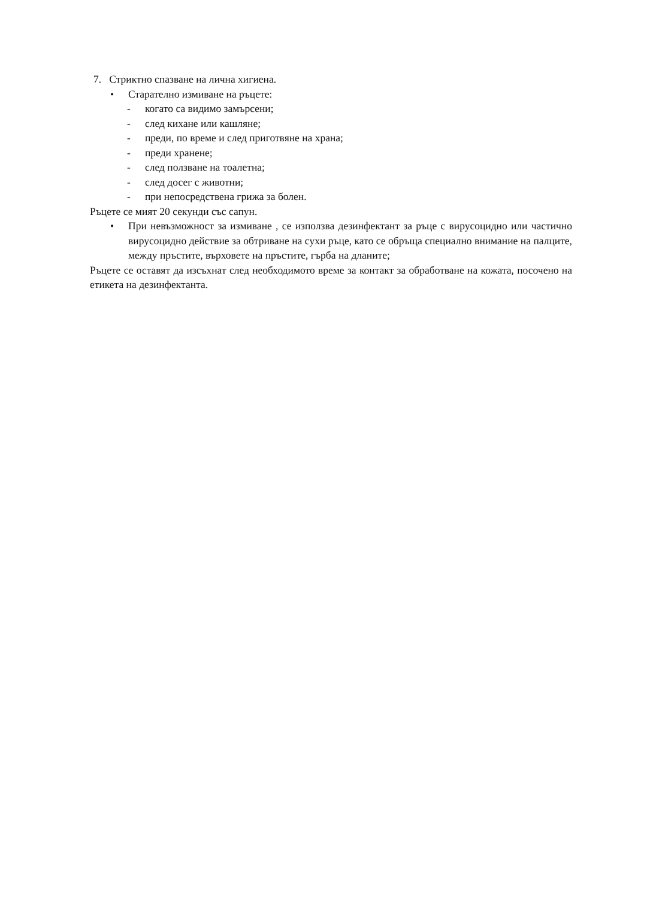7. Стриктно спазване на лична хигиена.
• Старателно измиване на ръцете:
- когато са видимо замърсени;
- след кихане или кашляне;
- преди, по време и след приготвяне на храна;
- преди хранене;
- след ползване на тоалетна;
- след досег с животни;
- при непосредствена грижа за болен.
Ръцете се мият 20 секунди със сапун.
• При невъзможност за измиване , се използва дезинфектант за ръце с вирусоцидно или частично вирусоцидно действие за обтриване на сухи ръце, като се обръща специално внимание на палците, между пръстите, върховете на пръстите, гърба на дланите;
Ръцете се оставят да изсъхнат след необходимото време за контакт за обработване на кожата, посочено на етикета на дезинфектанта.